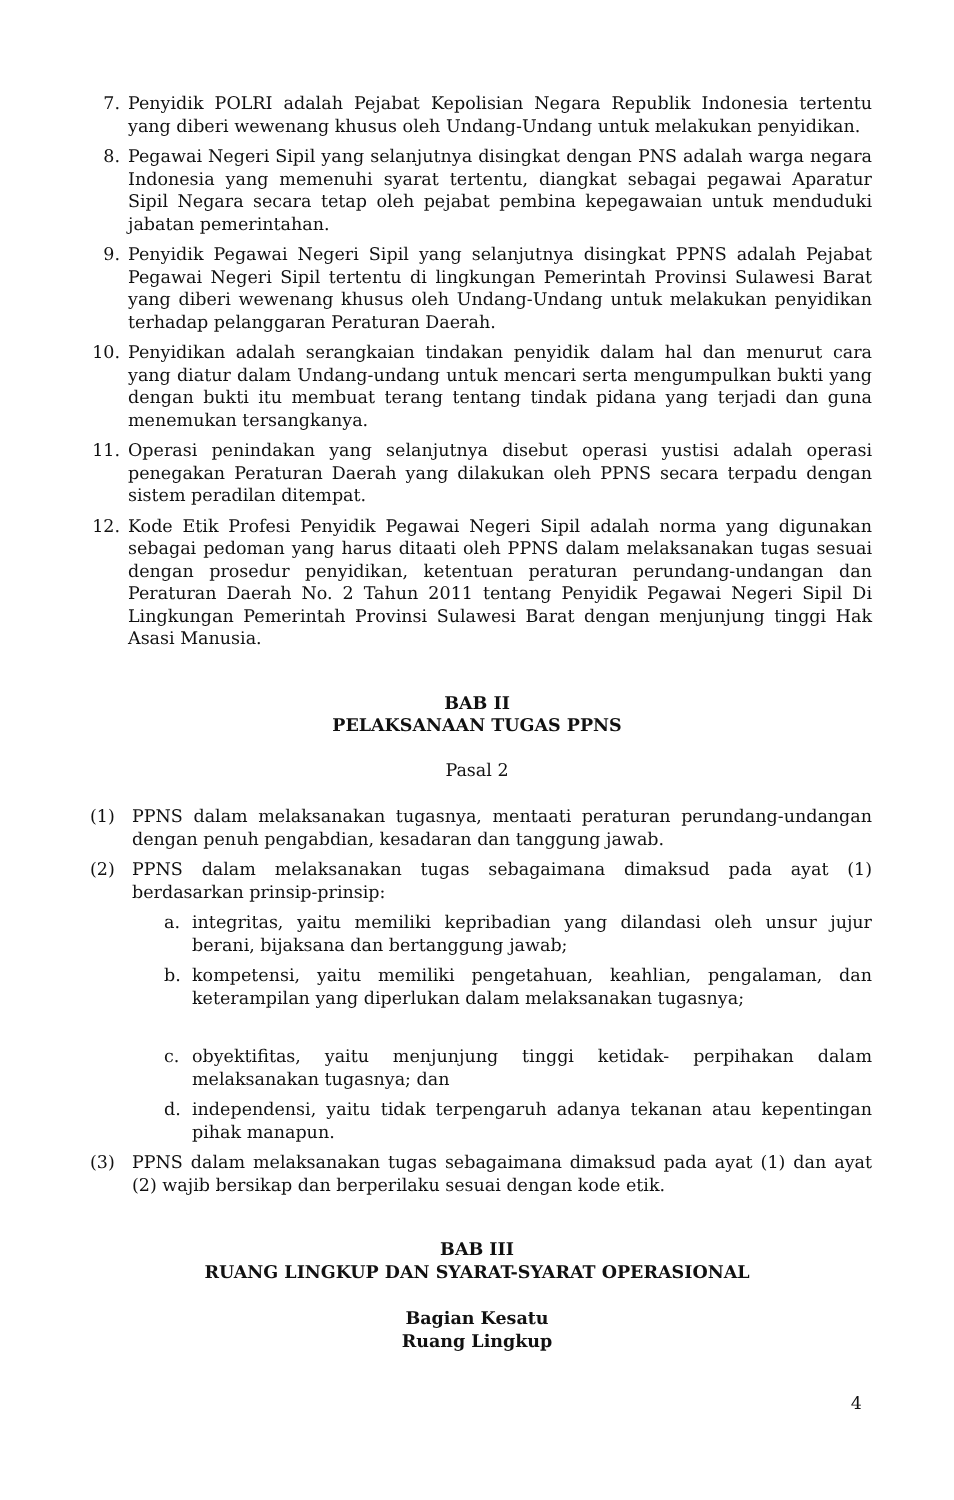7. Penyidik POLRI adalah Pejabat Kepolisian Negara Republik Indonesia tertentu yang diberi wewenang khusus oleh Undang-Undang untuk melakukan penyidikan.
8. Pegawai Negeri Sipil yang selanjutnya disingkat dengan PNS adalah warga negara Indonesia yang memenuhi syarat tertentu, diangkat sebagai pegawai Aparatur Sipil Negara secara tetap oleh pejabat pembina kepegawaian untuk menduduki jabatan pemerintahan.
9. Penyidik Pegawai Negeri Sipil yang selanjutnya disingkat PPNS adalah Pejabat Pegawai Negeri Sipil tertentu di lingkungan Pemerintah Provinsi Sulawesi Barat yang diberi wewenang khusus oleh Undang-Undang untuk melakukan penyidikan terhadap pelanggaran Peraturan Daerah.
10. Penyidikan adalah serangkaian tindakan penyidik dalam hal dan menurut cara yang diatur dalam Undang-undang untuk mencari serta mengumpulkan bukti yang dengan bukti itu membuat terang tentang tindak pidana yang terjadi dan guna menemukan tersangkanya.
11. Operasi penindakan yang selanjutnya disebut operasi yustisi adalah operasi penegakan Peraturan Daerah yang dilakukan oleh PPNS secara terpadu dengan sistem peradilan ditempat.
12. Kode Etik Profesi Penyidik Pegawai Negeri Sipil adalah norma yang digunakan sebagai pedoman yang harus ditaati oleh PPNS dalam melaksanakan tugas sesuai dengan prosedur penyidikan, ketentuan peraturan perundang-undangan dan Peraturan Daerah No. 2 Tahun 2011 tentang Penyidik Pegawai Negeri Sipil Di Lingkungan Pemerintah Provinsi Sulawesi Barat dengan menjunjung tinggi Hak Asasi Manusia.
BAB II
PELAKSANAAN TUGAS PPNS
Pasal 2
(1) PPNS dalam melaksanakan tugasnya, mentaati peraturan perundang-undangan dengan penuh pengabdian, kesadaran dan tanggung jawab.
(2) PPNS dalam melaksanakan tugas sebagaimana dimaksud pada ayat (1) berdasarkan prinsip-prinsip:
a. integritas, yaitu memiliki kepribadian yang dilandasi oleh unsur jujur berani, bijaksana dan bertanggung jawab;
b. kompetensi, yaitu memiliki pengetahuan, keahlian, pengalaman, dan keterampilan yang diperlukan dalam melaksanakan tugasnya;
c. obyektifitas, yaitu menjunjung tinggi ketidak- perpihakan dalam melaksanakan tugasnya; dan
d. independensi, yaitu tidak terpengaruh adanya tekanan atau kepentingan pihak manapun.
(3) PPNS dalam melaksanakan tugas sebagaimana dimaksud pada ayat (1) dan ayat (2) wajib bersikap dan berperilaku sesuai dengan kode etik.
BAB III
RUANG LINGKUP DAN SYARAT-SYARAT OPERASIONAL
Bagian Kesatu
Ruang Lingkup
4